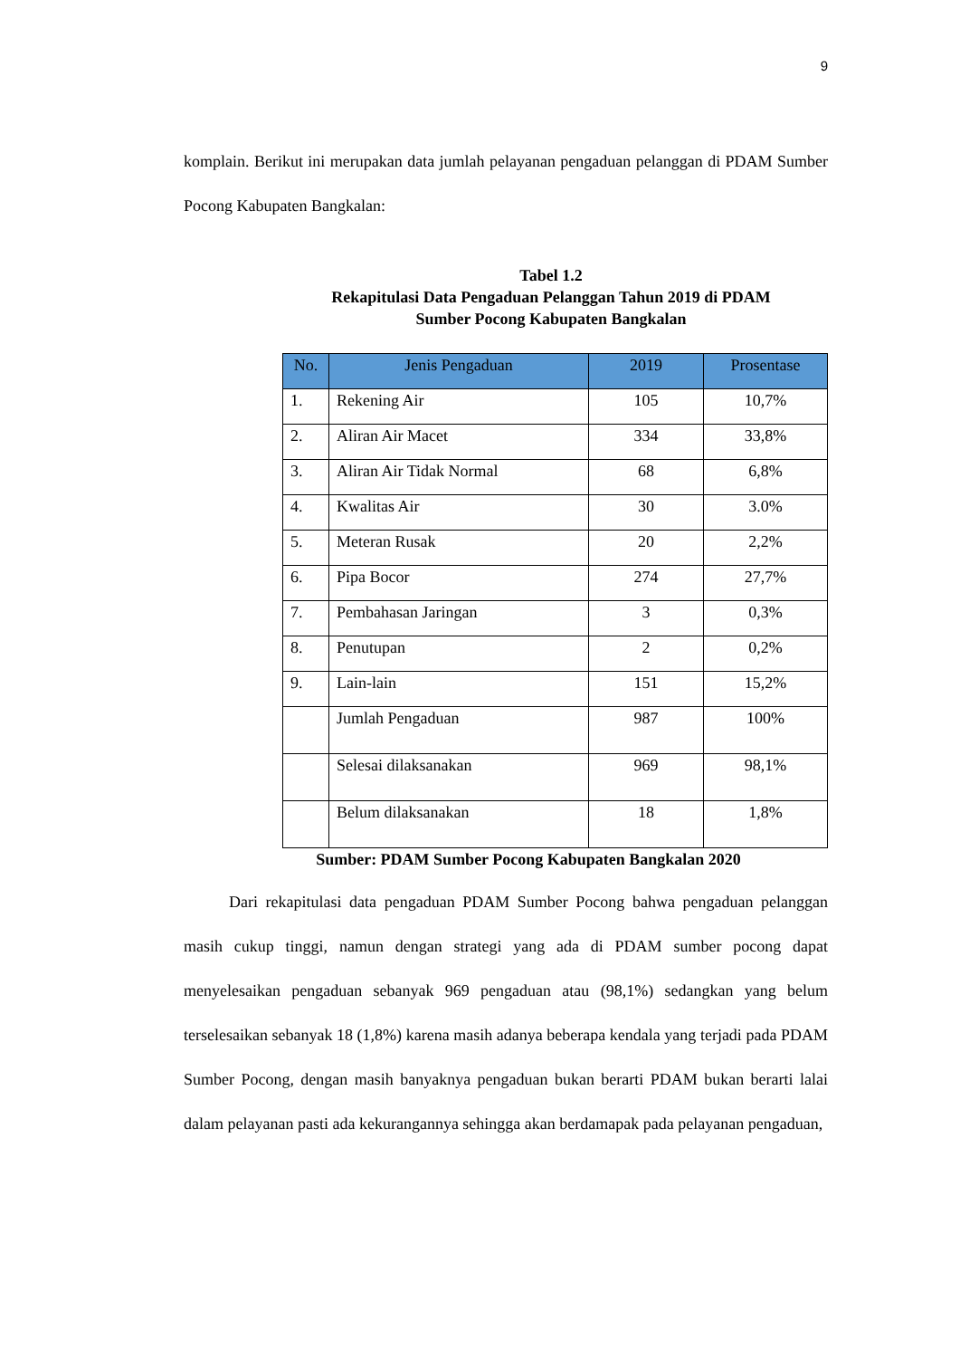9
komplain. Berikut ini merupakan data jumlah pelayanan pengaduan pelanggan di PDAM Sumber Pocong Kabupaten Bangkalan:
Tabel 1.2
Rekapitulasi Data Pengaduan Pelanggan Tahun 2019 di PDAM
Sumber Pocong Kabupaten Bangkalan
| No. | Jenis Pengaduan | 2019 | Prosentase |
| --- | --- | --- | --- |
| 1. | Rekening Air | 105 | 10,7% |
| 2. | Aliran Air Macet | 334 | 33,8% |
| 3. | Aliran Air Tidak Normal | 68 | 6,8% |
| 4. | Kwalitas Air | 30 | 3.0% |
| 5. | Meteran Rusak | 20 | 2,2% |
| 6. | Pipa Bocor | 274 | 27,7% |
| 7. | Pembahasan Jaringan | 3 | 0,3% |
| 8. | Penutupan | 2 | 0,2% |
| 9. | Lain-lain | 151 | 15,2% |
| | Jumlah Pengaduan | 987 | 100% |
| | Selesai dilaksanakan | 969 | 98,1% |
| | Belum dilaksanakan | 18 | 1,8% |
Sumber: PDAM Sumber Pocong Kabupaten Bangkalan 2020
Dari rekapitulasi data pengaduan PDAM Sumber Pocong bahwa pengaduan pelanggan masih cukup tinggi, namun dengan strategi yang ada di PDAM sumber pocong dapat menyelesaikan pengaduan sebanyak 969 pengaduan atau (98,1%) sedangkan yang belum terselesaikan sebanyak 18 (1,8%) karena masih adanya beberapa kendala yang terjadi pada PDAM Sumber Pocong, dengan masih banyaknya pengaduan bukan berarti PDAM bukan berarti lalai dalam pelayanan pasti ada kekurangannya sehingga akan berdamapak pada pelayanan pengaduan,